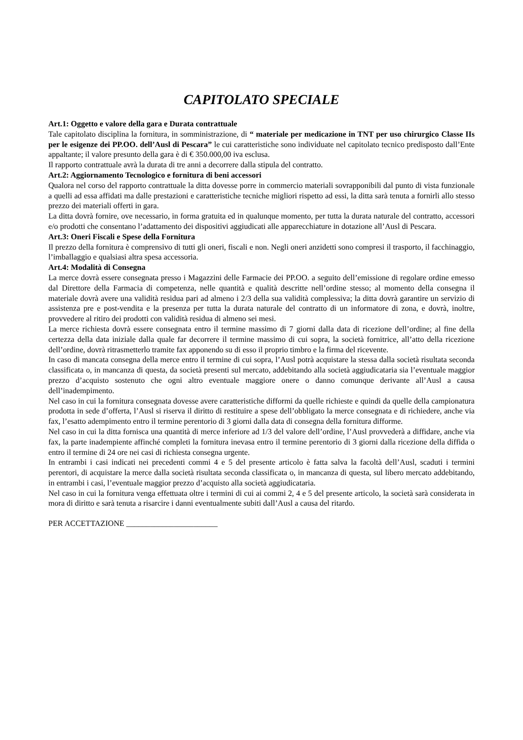CAPITOLATO SPECIALE
Art.1: Oggetto e valore della gara e Durata contrattuale
Tale capitolato disciplina la fornitura, in somministrazione, di “ materiale per medicazione in TNT per uso chirurgico Classe IIs per le esigenze dei PP.OO. dell’Ausl di Pescara” le cui caratteristiche sono individuate nel capitolato tecnico predisposto dall’Ente appaltante; il valore presunto della gara è di € 350.000,00 iva esclusa.
Il rapporto contrattuale avrà la durata di tre anni a decorrere dalla stipula del contratto.
Art.2: Aggiornamento Tecnologico e fornitura di beni accessori
Qualora nel corso del rapporto contrattuale la ditta dovesse porre in commercio materiali sovrapponibili dal punto di vista funzionale a quelli ad essa affidati ma dalle prestazioni e caratteristiche tecniche migliori rispetto ad essi, la ditta sarà tenuta a fornirli allo stesso prezzo dei materiali offerti in gara.
La ditta dovrà fornire, ove necessario, in forma gratuita ed in qualunque momento, per tutta la durata naturale del contratto, accessori e/o prodotti che consentano l’adattamento dei dispositivi aggiudicati alle apparecchiature in dotazione all’Ausl di Pescara.
Art.3: Oneri Fiscali e Spese della Fornitura
Il prezzo della fornitura è comprensivo di tutti gli oneri, fiscali e non. Negli oneri anzidetti sono compresi il trasporto, il facchinaggio, l’imballaggio e qualsiasi altra spesa accessoria.
Art.4: Modalità di Consegna
La merce dovrà essere consegnata presso i Magazzini delle Farmacie dei PP.OO. a seguito dell’emissione di regolare ordine emesso dal Direttore della Farmacia di competenza, nelle quantità e qualità descritte nell’ordine stesso; al momento della consegna il materiale dovrà avere una validità residua pari ad almeno i 2/3 della sua validità complessiva; la ditta dovrà garantire un servizio di assistenza pre e post-vendita e la presenza per tutta la durata naturale del contratto di un informatore di zona, e dovrà, inoltre, provvedere al ritiro dei prodotti con validità residua di almeno sei mesi.
La merce richiesta dovrà essere consegnata entro il termine massimo di 7 giorni dalla data di ricezione dell’ordine; al fine della certezza della data iniziale dalla quale far decorrere il termine massimo di cui sopra, la società fornitrice, all’atto della ricezione dell’ordine, dovrà ritrasmetterlo tramite fax apponendo su di esso il proprio timbro e la firma del ricevente.
In caso di mancata consegna della merce entro il termine di cui sopra, l’Ausl potrà acquistare la stessa dalla società risultata seconda classificata o, in mancanza di questa, da società presenti sul mercato, addebitando alla società aggiudicataria sia l’eventuale maggior prezzo d’acquisto sostenuto che ogni altro eventuale maggiore onere o danno comunque derivante all’Ausl a causa dell’inadempimento.
Nel caso in cui la fornitura consegnata dovesse avere caratteristiche difformi da quelle richieste e quindi da quelle della campionatura prodotta in sede d’offerta, l’Ausl si riserva il diritto di restituire a spese dell’obbligato la merce consegnata e di richiedere, anche via fax, l’esatto adempimento entro il termine perentorio di 3 giorni dalla data di consegna della fornitura difforme.
Nel caso in cui la ditta fornisca una quantità di merce inferiore ad 1/3 del valore dell’ordine, l’Ausl provvederà a diffidare, anche via fax, la parte inadempiente affinché completi la fornitura inevasa entro il termine perentorio di 3 giorni dalla ricezione della diffida o entro il termine di 24 ore nei casi di richiesta consegna urgente.
In entrambi i casi indicati nei precedenti commi 4 e 5 del presente articolo è fatta salva la facoltà dell’Ausl, scaduti i termini perentori, di acquistare la merce dalla società risultata seconda classificata o, in mancanza di questa, sul libero mercato addebitando, in entrambi i casi, l’eventuale maggior prezzo d’acquisto alla società aggiudicataria.
Nel caso in cui la fornitura venga effettuata oltre i termini di cui ai commi 2, 4 e 5 del presente articolo, la società sarà considerata in mora di diritto e sarà tenuta a risarcire i danni eventualmente subiti dall’Ausl a causa del ritardo.
PER ACCETTAZIONE _______________________